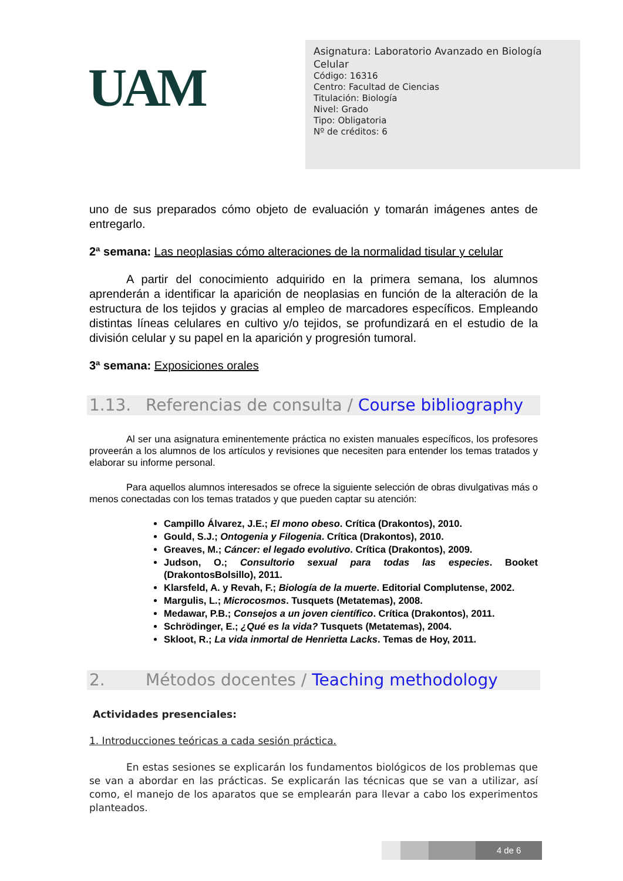UAM
Asignatura: Laboratorio Avanzado en Biología Celular
Código: 16316
Centro: Facultad de Ciencias
Titulación: Biología
Nivel: Grado
Tipo: Obligatoria
Nº de créditos: 6
uno de sus preparados cómo objeto de evaluación y tomarán imágenes antes de entregarlo.
2ª semana: Las neoplasias cómo alteraciones de la normalidad tisular y celular
A partir del conocimiento adquirido en la primera semana, los alumnos aprenderán a identificar la aparición de neoplasias en función de la alteración de la estructura de los tejidos y gracias al empleo de marcadores específicos. Empleando distintas líneas celulares en cultivo y/o tejidos, se profundizará en el estudio de la división celular y su papel en la aparición y progresión tumoral.
3ª semana: Exposiciones orales
1.13. Referencias de consulta / Course bibliography
Al ser una asignatura eminentemente práctica no existen manuales específicos, los profesores proveerán a los alumnos de los artículos y revisiones que necesiten para entender los temas tratados y elaborar su informe personal.
Para aquellos alumnos interesados se ofrece la siguiente selección de obras divulgativas más o menos conectadas con los temas tratados y que pueden captar su atención:
Campillo Álvarez, J.E.; El mono obeso. Crítica (Drakontos), 2010.
Gould, S.J.; Ontogenia y Filogenia. Crítica (Drakontos), 2010.
Greaves, M.; Cáncer: el legado evolutivo. Crítica (Drakontos), 2009.
Judson, O.; Consultorio sexual para todas las especies. Booket (DrakontosBolsillo), 2011.
Klarsfeld, A. y Revah, F.; Biología de la muerte. Editorial Complutense, 2002.
Margulis, L.; Microcosmos. Tusquets (Metatemas), 2008.
Medawar, P.B.; Consejos a un joven científico. Crítica (Drakontos), 2011.
Schrödinger, E.; ¿Qué es la vida? Tusquets (Metatemas), 2004.
Skloot, R.; La vida inmortal de Henrietta Lacks. Temas de Hoy, 2011.
2. Métodos docentes / Teaching methodology
Actividades presenciales:
1. Introducciones teóricas a cada sesión práctica.
En estas sesiones se explicarán los fundamentos biológicos de los problemas que se van a abordar en las prácticas. Se explicarán las técnicas que se van a utilizar, así como, el manejo de los aparatos que se emplearán para llevar a cabo los experimentos planteados.
4 de 6